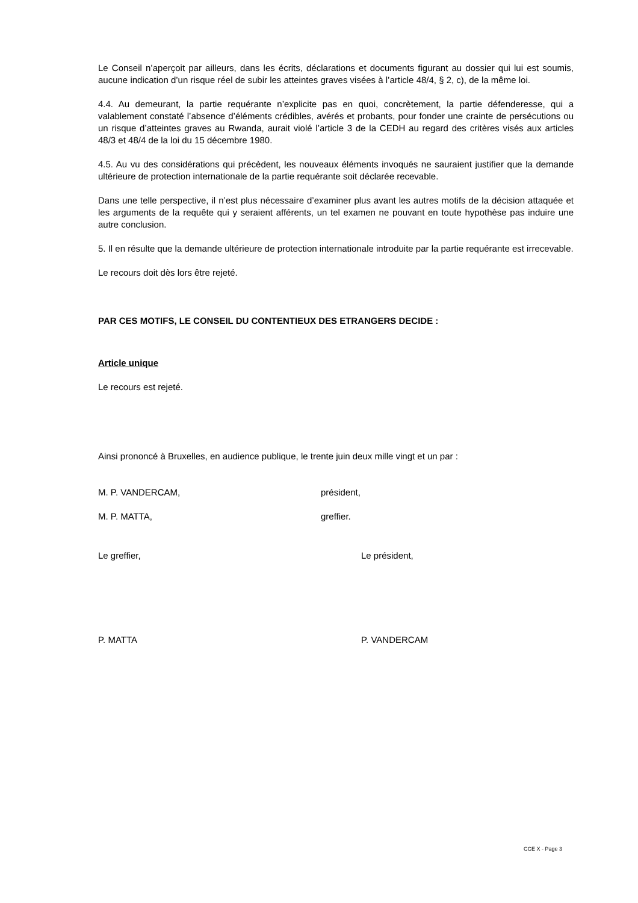Le Conseil n’aperçoit par ailleurs, dans les écrits, déclarations et documents figurant au dossier qui lui est soumis, aucune indication d’un risque réel de subir les atteintes graves visées à l’article 48/4, § 2, c), de la même loi.
4.4. Au demeurant, la partie requérante n’explicite pas en quoi, concrètement, la partie défenderesse, qui a valablement constaté l’absence d’éléments crédibles, avérés et probants, pour fonder une crainte de persécutions ou un risque d’atteintes graves au Rwanda, aurait violé l’article 3 de la CEDH au regard des critères visés aux articles 48/3 et 48/4 de la loi du 15 décembre 1980.
4.5. Au vu des considérations qui précèdent, les nouveaux éléments invoqués ne sauraient justifier que la demande ultérieure de protection internationale de la partie requérante soit déclarée recevable.
Dans une telle perspective, il n’est plus nécessaire d’examiner plus avant les autres motifs de la décision attaquée et les arguments de la requête qui y seraient afférents, un tel examen ne pouvant en toute hypothèse pas induire une autre conclusion.
5. Il en résulte que la demande ultérieure de protection internationale introduite par la partie requérante est irrecevable.
Le recours doit dès lors être rejeté.
PAR CES MOTIFS, LE CONSEIL DU CONTENTIEUX DES ETRANGERS DECIDE :
Article unique
Le recours est rejeté.
Ainsi prononcé à Bruxelles, en audience publique, le trente juin deux mille vingt et un par :
M. P. VANDERCAM, président,
M. P. MATTA, greffier.
Le greffier, Le président,
P. MATTA P. VANDERCAM
CCE X - Page 3